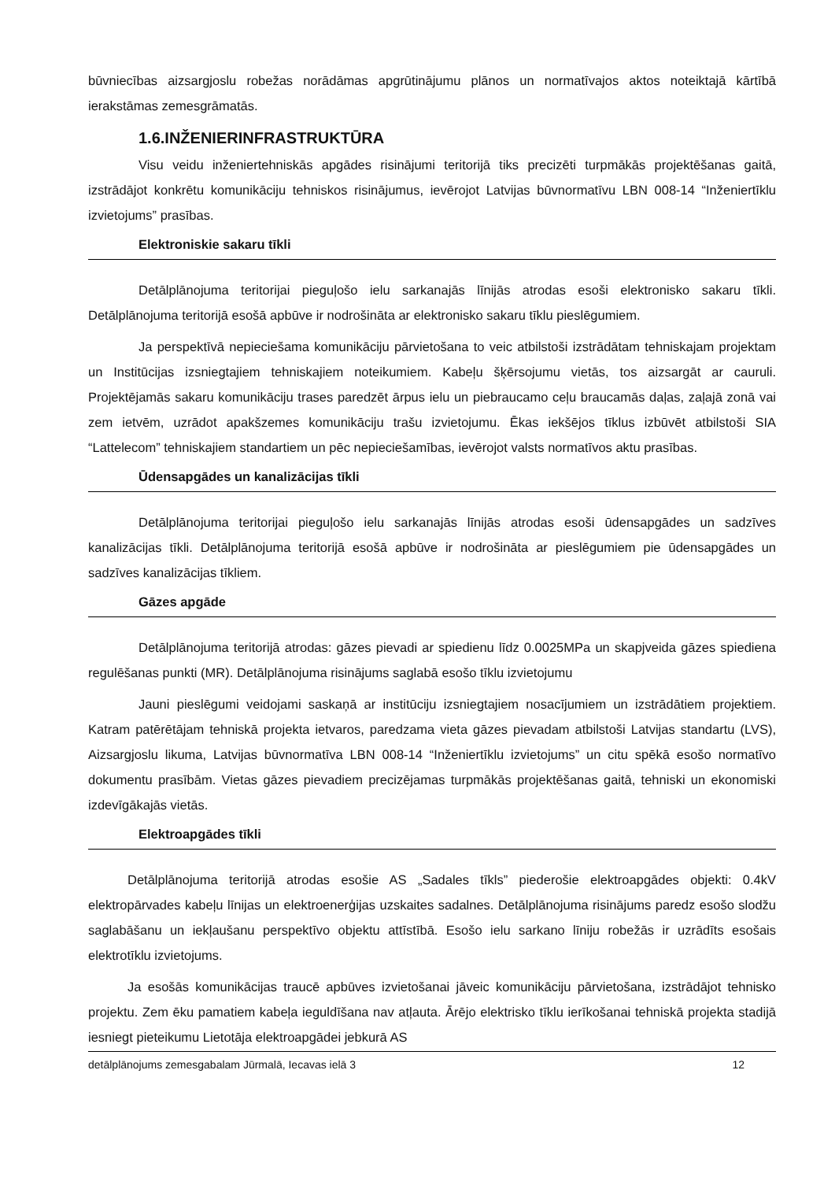būvniecības aizsargjoslu robežas norādāmas apgrūtinājumu plānos un normatīvajos aktos noteiktajā kārtībā ierakstāmas zemesgrāmatās.
1.6.INŽENIERINFRASTRUKTŪRA
Visu veidu inženiertehniskās apgādes risinājumi teritorijā tiks precizēti turpmākās projektēšanas gaitā, izstrādājot konkrētu komunikāciju tehniskos risinājumus, ievērojot Latvijas būvnormatīvu LBN 008-14 “Inženiertīklu izvietojums” prasības.
Elektroniskie sakaru tīkli
Detālplānojuma teritorijai pieguļošo ielu sarkanajās līnijās atrodas esoši elektronisko sakaru tīkli. Detālplānojuma teritorijā esošā apbūve ir nodrošināta ar elektronisko sakaru tīklu pieslēgumiem.
Ja perspektīvā nepieciešama komunikāciju pārvietošana to veic atbilstoši izstrādātam tehniskajam projektam un Institūcijas izsniegtajiem tehniskajiem noteikumiem. Kabeļu šķērsojumu vietās, tos aizsargāt ar cauruli. Projektējamās sakaru komunikāciju trases paredzēt ārpus ielu un piebraucamo ceļu braucamās daļas, zaļajā zonā vai zem ietvēm, uzrādot apakšzemes komunikāciju trašu izvietojumu. Ēkas iekšējos tīklus izbūvēt atbilstoši SIA “Lattelecom” tehniskajiem standartiem un pēc nepieciešamības, ievērojot valsts normatīvos aktu prasības.
Ūdensapgādes un kanalizācijas tīkli
Detālplānojuma teritorijai pieguļošo ielu sarkanajās līnijās atrodas esoši ūdensapgādes un sadzīves kanalizācijas tīkli. Detālplānojuma teritorijā esošā apbūve ir nodrošināta ar pieslēgumiem pie ūdensapgādes un sadzīves kanalizācijas tīkliem.
Gāzes apgāde
Detālplānojuma teritorijā atrodas: gāzes pievadi ar spiedienu līdz 0.0025MPa un skapjveida gāzes spiediena regulēšanas punkti (MR). Detālplānojuma risinājums saglabā esošo tīklu izvietojumu
Jauni pieslēgumi veidojami saskaņā ar institūciju izsniegtajiem nosacījumiem un izstrādātiem projektiem. Katram patērētājam tehniskā projekta ietvaros, paredzama vieta gāzes pievadam atbilstoši Latvijas standartu (LVS), Aizsargjoslu likuma, Latvijas būvnormatīva LBN 008-14 “Inženiertīklu izvietojums” un citu spēkā esošo normatīvo dokumentu prasībām. Vietas gāzes pievadiem precizējamas turpmākās projektēšanas gaitā, tehniski un ekonomiski izdevīgākajās vietās.
Elektroapgādes tīkli
Detālplānojuma teritorijā atrodas esošie AS „Sadales tīkls” piederošie elektroapgādes objekti: 0.4kV elektropārvades kabeļu līnijas un elektroenerģijas uzskaites sadalnes. Detālplānojuma risinājums paredz esošo slodžu saglabāšanu un iekļaušanu perspektīvo objektu attīstībā. Esošo ielu sarkano līniju robežās ir uzrādīts esošais elektrotīklu izvietojums.
Ja esošās komunikācijas traucē apbūves izvietošanai jāveic komunikāciju pārvietošana, izstrādājot tehnisko projektu. Zem ēku pamatiem kabeļa ieguldīšana nav atļauta. Ārējo elektrisko tīklu ierīkošanai tehniskā projekta stadijā iesniegt pieteikumu Lietotāja elektroapgādei jebkurā AS
detālplānojums zemesgabalam Jūrmalā, Iecavas ielā 3 12